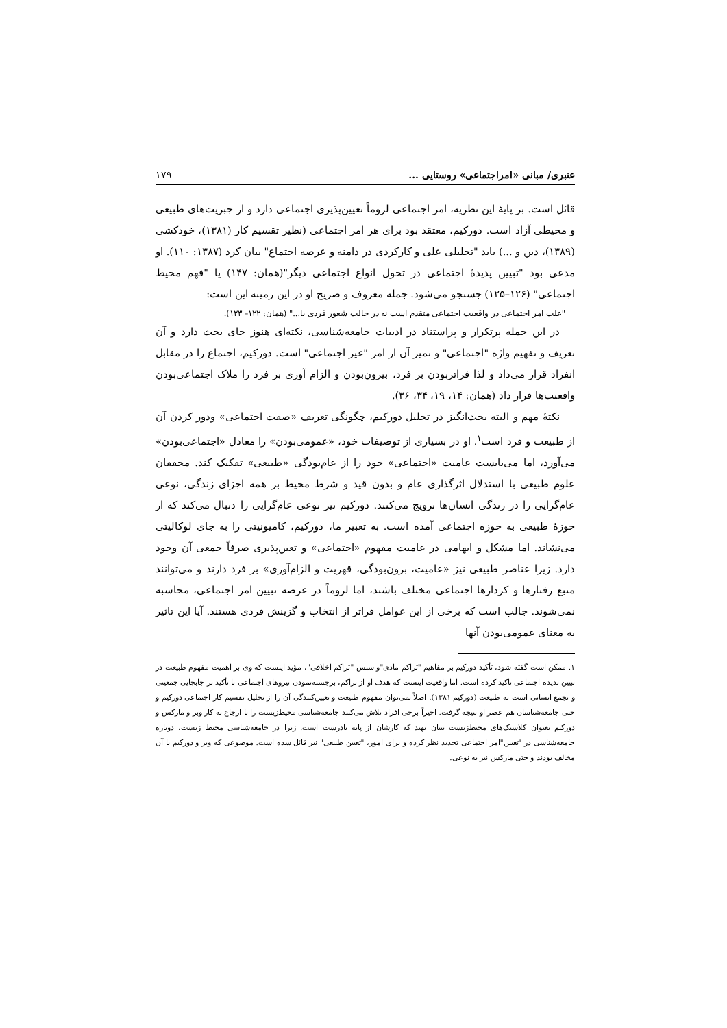عنبری/ مبانی «امراجتماعی» روستایی ... ۱۷۹
قائل است. بر پایهٔ این نظریه، امر اجتماعی لزوماً تعیین‌پذیری اجتماعی دارد و از جبریت‌های طبیعی و محیطی آزاد است. دورکیم، معتقد بود برای هر امر اجتماعی (نظیر تقسیم کار (۱۳۸۱)، خودکشی (۱۳۸۹)، دین و ...) باید "تحلیلی علی و کارکردی در دامنه و عرصه اجتماع" بیان کرد (۱۳۸۷: ۱۱۰). او مدعی بود "تبیین پدیدهٔ اجتماعی در تحول انواع اجتماعی دیگر"(همان: ۱۴۷) یا "فهم محیط اجتماعی" (۱۲۶–۱۲۵) جستجو می‌شود. جمله معروف و صریح او در این زمینه این است:
"علت امر اجتماعی در واقعیت اجتماعی متقدم است نه در حالت شعور فردی یا..." (همان: ۱۲۲– ۱۲۳).
در این جمله پرتکرار و پراستناد در ادبیات جامعه‌شناسی، نکته‌ای هنوز جای بحث دارد و آن تعریف و تفهیم واژه "اجتماعی" و تمیز آن از امر "غیر اجتماعی" است. دورکیم، اجتماع را در مقابل انفراد قرار می‌داد و لذا فراتربودن بر فرد، بیرون‌بودن و الزام آوری بر فرد را ملاک اجتماعی‌بودن واقعیت‌ها قرار داد (همان: ۱۴، ۱۹، ۳۴، ۳۶).
نکتهٔ مهم و البته بحث‌انگیز در تحلیل دورکیم، چگونگی تعریف «صفت اجتماعی» ودور کردن آن از طبیعت و فرد است<sup>۱</sup>. او در بسیاری از توصیفات خود، «عمومی‌بودن» را معادل «اجتماعی‌بودن» می‌آورد، اما می‌بایست عامیت «اجتماعی» خود را از عام‌بودگی «طبیعی» تفکیک کند. محققان علوم طبیعی با استدلال اثرگذاری عام و بدون قید و شرط محیط بر همه اجزای زندگی، نوعی عام‌گرایی را در زندگی انسان‌ها ترویج می‌کنند. دورکیم نیز نوعی عام‌گرایی را دنبال می‌کند که از حوزهٔ طبیعی به حوزه اجتماعی آمده است. به تعبیر ما، دورکیم، کامیونیتی را به جای لوکالیتی می‌نشاند. اما مشکل و ابهامی در عامیت مفهوم «اجتماعی» و تعین‌پذیری صرفاً جمعی آن وجود دارد. زیرا عناصر طبیعی نیز «عامیت، برون‌بودگی، قهریت و الزام‌آوری» بر فرد دارند و می‌توانند منبع رفتارها و کردارها اجتماعی مختلف باشند، اما لزوماً در عرصه تبیین امر اجتماعی، محاسبه نمی‌شوند. جالب است که برخی از این عوامل فراتر از انتخاب و گزینش فردی هستند. آیا این تاثیر به معنای عمومی‌بودن آنها
۱. ممکن است گفته شود، تأکید دورکیم بر مفاهیم "تراکم مادی"و سپس "تراکم اخلاقی"، مؤید اینست که وی بر اهمیت مفهوم طبیعت در تبیین پدیده اجتماعی تاکید کرده است. اما واقعیت اینست که هدف او از تراکم، برجسته‌نمودن نیروهای اجتماعی با تأکید بر جابجایی جمعیتی و تجمع انسانی است نه طبیعت (دورکیم ۱۳۸۱). اصلاً نمی‌توان مفهوم طبیعت و تعیین‌کنندگی آن را از تحلیل تقسیم کار اجتماعی دورکیم و حتی جامعه‌شناسان هم عصر او نتیجه گرفت. اخیراً برخی افراد تلاش می‌کنند جامعه‌شناسی محیط‌زیست را با ارجاع به کار وبر و مارکس و دورکیم بعنوان کلاسیک‌های محیط‌زیست بنیان نهند که کارشان از پایه نادرست است. زیرا در جامعه‌شناسی محیط زیست، دوباره جامعه‌شناسی در "تعیین"امر اجتماعی تجدید نظر کرده و برای امور، "تعیین طبیعی" نیز قائل شده است. موضوعی که وبر و دورکیم با آن مخالف بودند و حتی مارکس نیز به نوعی.